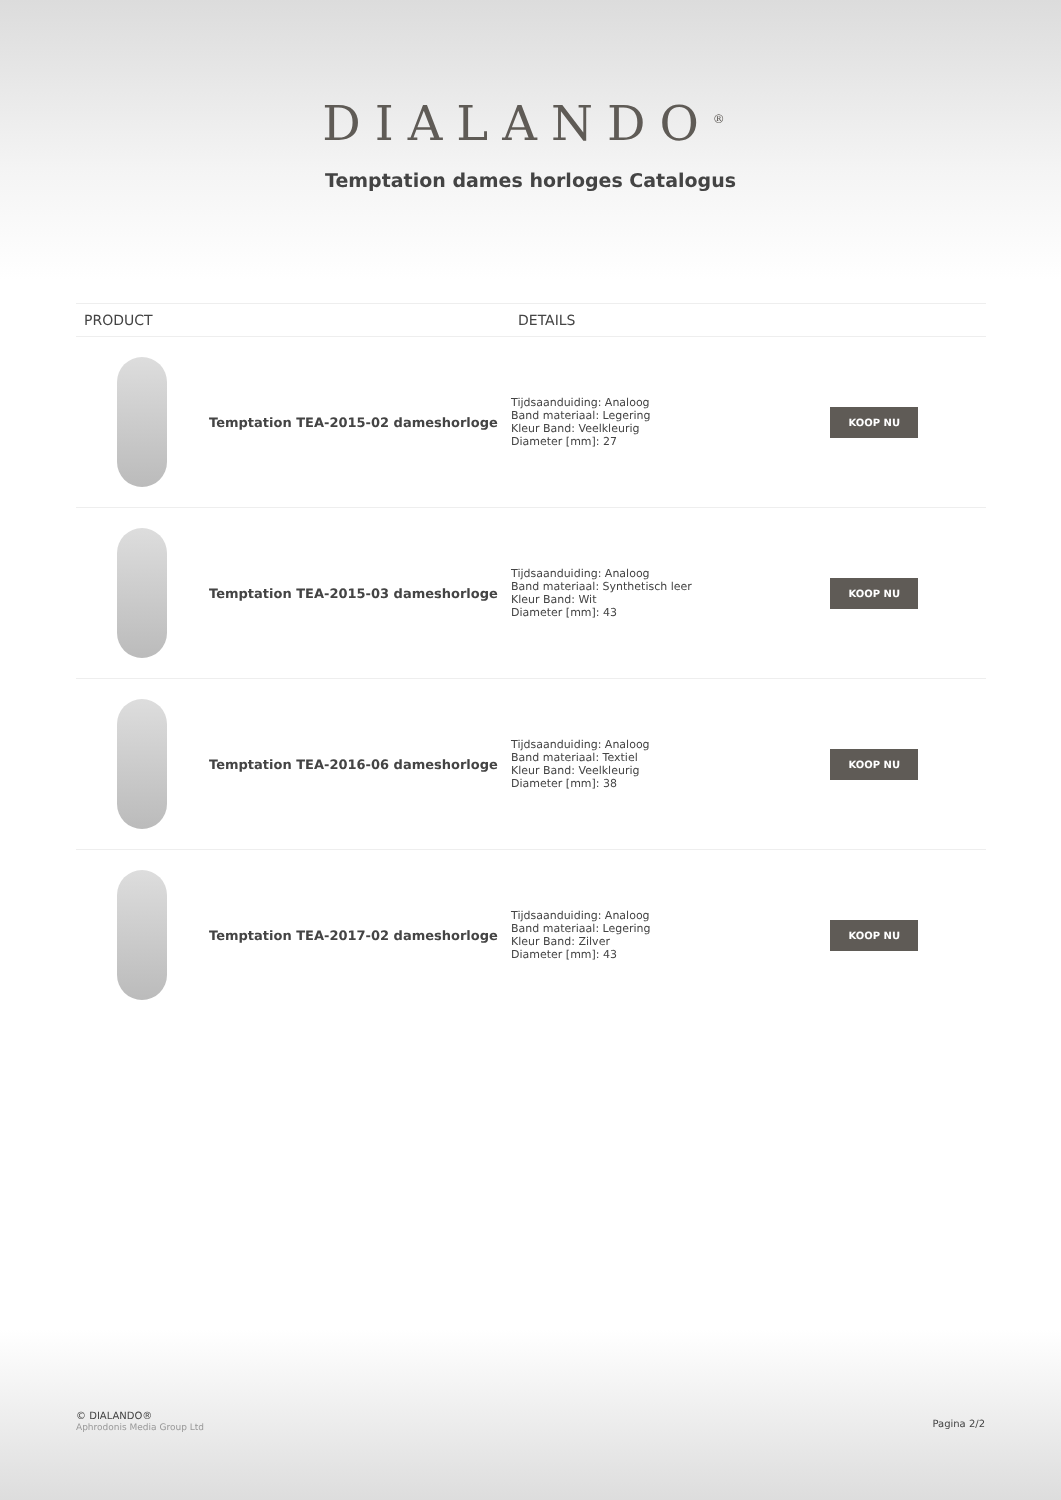DIALANDO<sup>®</sup>
Temptation dames horloges Catalogus
| PRODUCT | | DETAILS | |
| --- | --- | --- | --- |
| | Temptation TEA-2015-02 dameshorloge | Tijdsaanduiding: Analoog Band materiaal: Legering Kleur Band: Veelkleurig Diameter [mm]: 27 | KOOP NU |
| | Temptation TEA-2015-03 dameshorloge | Tijdsaanduiding: Analoog Band materiaal: Synthetisch leer Kleur Band: Wit Diameter [mm]: 43 | KOOP NU |
| | Temptation TEA-2016-06 dameshorloge | Tijdsaanduiding: Analoog Band materiaal: Textiel Kleur Band: Veelkleurig Diameter [mm]: 38 | KOOP NU |
| | Temptation TEA-2017-02 dameshorloge | Tijdsaanduiding: Analoog Band materiaal: Legering Kleur Band: Zilver Diameter [mm]: 43 | KOOP NU |
© DIALANDO®
Aphrodonis Media Group Ltd
Pagina 2/2